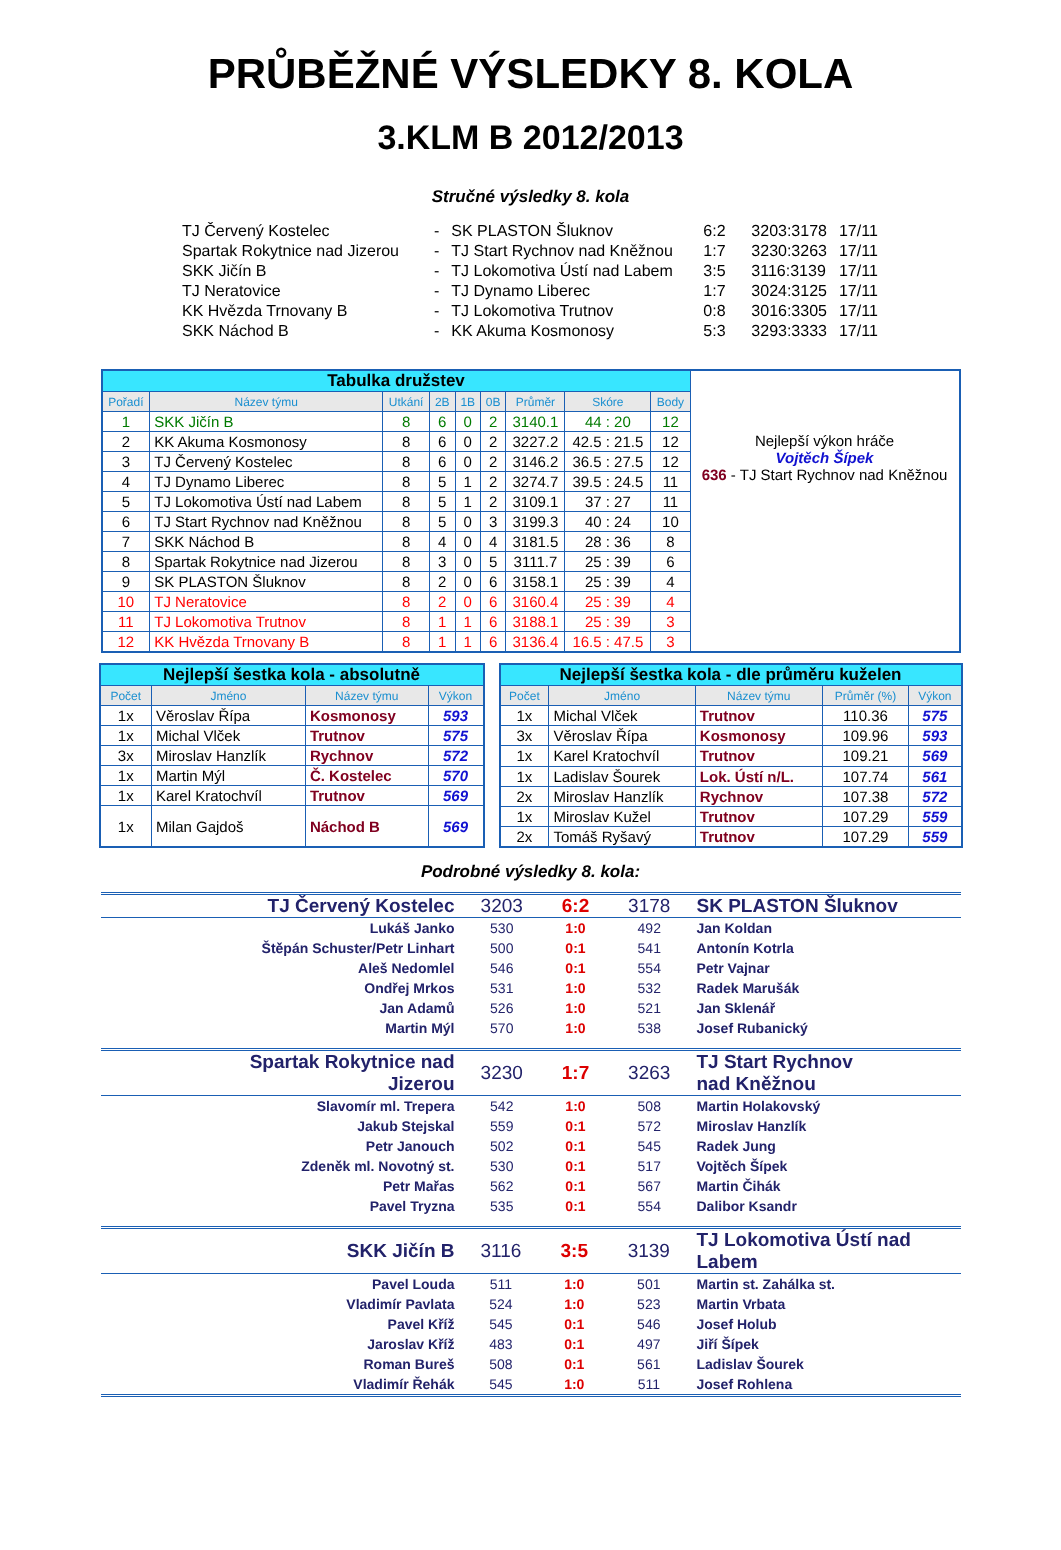PRŮBĚŽNÉ VÝSLEDKY 8. KOLA
3.KLM B 2012/2013
Stručné výsledky 8. kola
| TJ Červený Kostelec | - | SK PLASTON Šluknov | 6:2 | 3203:3178 | 17/11 |
| Spartak Rokytnice nad Jizerou | - | TJ Start Rychnov nad Kněžnou | 1:7 | 3230:3263 | 17/11 |
| SKK Jičín B | - | TJ Lokomotiva Ústí nad Labem | 3:5 | 3116:3139 | 17/11 |
| TJ Neratovice | - | TJ Dynamo Liberec | 1:7 | 3024:3125 | 17/11 |
| KK Hvězda Trnovany B | - | TJ Lokomotiva Trutnov | 0:8 | 3016:3305 | 17/11 |
| SKK Náchod B | - | KK Akuma Kosmonosy | 5:3 | 3293:3333 | 17/11 |
| Tabulka družstev | | | | | | | | | |
| Pořadí | Název týmu | Utkání | 2B | 1B | 0B | Průměr | Skóre | Body | |
| 1 | SKK Jičín B | 8 | 6 | 0 | 2 | 3140.1 | 44 : 20 | 12 | |
| 2 | KK Akuma Kosmonosy | 8 | 6 | 0 | 2 | 3227.2 | 42.5 : 21.5 | 12 | Nejlepší výkon hráče Vojtěch Šípek 636 - TJ Start Rychnov nad Kněžnou |
| 3 | TJ Červený Kostelec | 8 | 6 | 0 | 2 | 3146.2 | 36.5 : 27.5 | 12 | |
| 4 | TJ Dynamo Liberec | 8 | 5 | 1 | 2 | 3274.7 | 39.5 : 24.5 | 11 | |
| 5 | TJ Lokomotiva Ústí nad Labem | 8 | 5 | 1 | 2 | 3109.1 | 37 : 27 | 11 | |
| 6 | TJ Start Rychnov nad Kněžnou | 8 | 5 | 0 | 3 | 3199.3 | 40 : 24 | 10 | |
| 7 | SKK Náchod B | 8 | 4 | 0 | 4 | 3181.5 | 28 : 36 | 8 | |
| 8 | Spartak Rokytnice nad Jizerou | 8 | 3 | 0 | 5 | 3111.7 | 25 : 39 | 6 | |
| 9 | SK PLASTON Šluknov | 8 | 2 | 0 | 6 | 3158.1 | 25 : 39 | 4 | |
| 10 | TJ Neratovice | 8 | 2 | 0 | 6 | 3160.4 | 25 : 39 | 4 | |
| 11 | TJ Lokomotiva Trutnov | 8 | 1 | 1 | 6 | 3188.1 | 25 : 39 | 3 | |
| 12 | KK Hvězda Trnovany B | 8 | 1 | 1 | 6 | 3136.4 | 16.5 : 47.5 | 3 | |
| Nejlepší šestka kola - absolutně | | | |
| Počet | Jméno | Název týmu | Výkon |
| 1x | Věroslav Řípa | Kosmonosy | 593 |
| 1x | Michal Vlček | Trutnov | 575 |
| 3x | Miroslav Hanzlík | Rychnov | 572 |
| 1x | Martin Mýl | Č. Kostelec | 570 |
| 1x | Karel Kratochvíl | Trutnov | 569 |
| 1x | Milan Gajdoš | Náchod B | 569 |
| Nejlepší šestka kola - dle průměru kuželen | | | | |
| Počet | Jméno | Název týmu | Průměr (%) | Výkon |
| 1x | Michal Vlček | Trutnov | 110.36 | 575 |
| 3x | Věroslav Řípa | Kosmonosy | 109.96 | 593 |
| 1x | Karel Kratochvíl | Trutnov | 109.21 | 569 |
| 1x | Ladislav Šourek | Lok. Ústí n/L. | 107.74 | 561 |
| 2x | Miroslav Hanzlík | Rychnov | 107.38 | 572 |
| 1x | Miroslav Kužel | Trutnov | 107.29 | 559 |
| 2x | Tomáš Ryšavý | Trutnov | 107.29 | 559 |
Podrobné výsledky 8. kola:
| TJ Červený Kostelec | 3203 | 6:2 | 3178 | SK PLASTON Šluknov |
| Lukáš Janko | 530 | 1:0 | 492 | Jan Koldan |
| Štěpán Schuster/Petr Linhart | 500 | 0:1 | 541 | Antonín Kotrla |
| Aleš Nedomlel | 546 | 0:1 | 554 | Petr Vajnar |
| Ondřej Mrkos | 531 | 1:0 | 532 | Radek Marušák |
| Jan Adamů | 526 | 1:0 | 521 | Jan Sklenář |
| Martin Mýl | 570 | 1:0 | 538 | Josef Rubanický |
| Spartak Rokytnice nad Jizerou | 3230 | 1:7 | 3263 | TJ Start Rychnov nad Kněžnou |
| Slavomír ml. Trepera | 542 | 1:0 | 508 | Martin Holakovský |
| Jakub Stejskal | 559 | 0:1 | 572 | Miroslav Hanzlík |
| Petr Janouch | 502 | 0:1 | 545 | Radek Jung |
| Zdeněk ml. Novotný st. | 530 | 0:1 | 517 | Vojtěch Šípek |
| Petr Mařas | 562 | 0:1 | 567 | Martin Čihák |
| Pavel Tryzna | 535 | 0:1 | 554 | Dalibor Ksandr |
| SKK Jičín B | 3116 | 3:5 | 3139 | TJ Lokomotiva Ústí nad Labem |
| Pavel Louda | 511 | 1:0 | 501 | Martin st. Zahálka st. |
| Vladimír Pavlata | 524 | 1:0 | 523 | Martin Vrbata |
| Pavel Kříž | 545 | 0:1 | 546 | Josef Holub |
| Jaroslav Kříž | 483 | 0:1 | 497 | Jiří Šípek |
| Roman Bureš | 508 | 0:1 | 561 | Ladislav Šourek |
| Vladimír Řehák | 545 | 1:0 | 511 | Josef Rohlena |